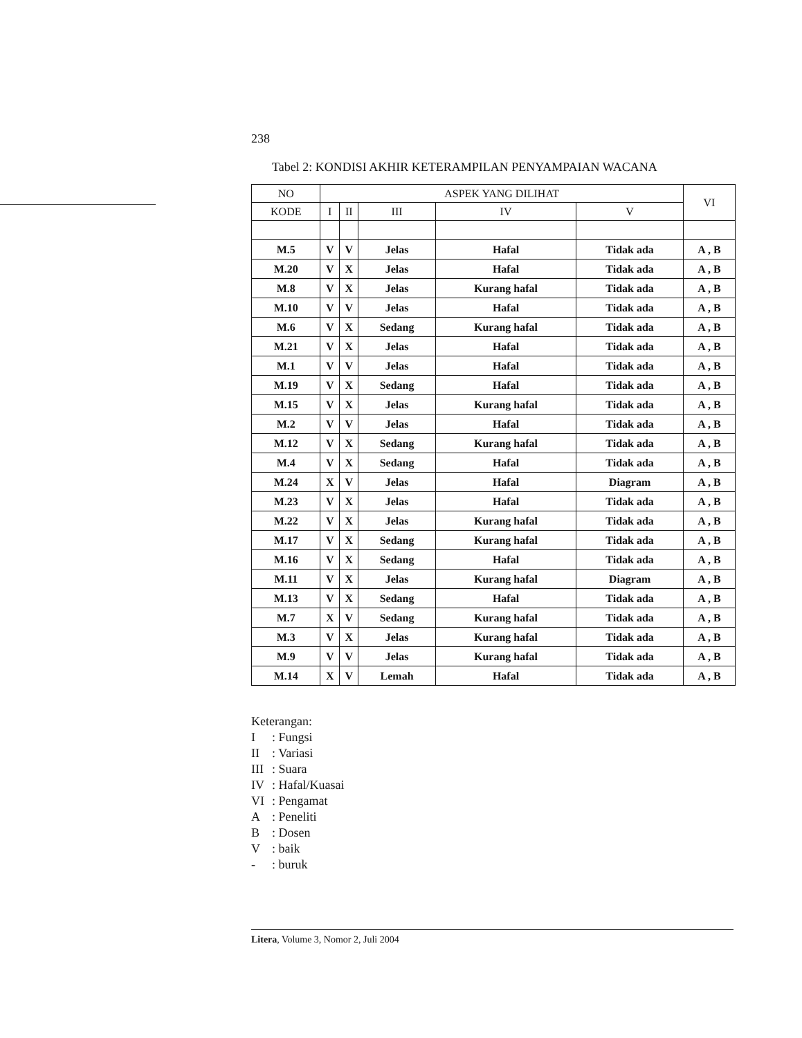238
Tabel 2: KONDISI AKHIR KETERAMPILAN PENYAMPAIAN WACANA
| NO | ASPEK YANG DILIHAT | | | | | VI |
| --- | --- | --- | --- | --- | --- | --- |
| KODE | I | II | III | IV | V | |
| M.5 | V | V | Jelas | Hafal | Tidak ada | A , B |
| M.20 | V | X | Jelas | Hafal | Tidak ada | A , B |
| M.8 | V | X | Jelas | Kurang hafal | Tidak ada | A , B |
| M.10 | V | V | Jelas | Hafal | Tidak ada | A , B |
| M.6 | V | X | Sedang | Kurang hafal | Tidak ada | A , B |
| M.21 | V | X | Jelas | Hafal | Tidak ada | A , B |
| M.1 | V | V | Jelas | Hafal | Tidak ada | A , B |
| M.19 | V | X | Sedang | Hafal | Tidak ada | A , B |
| M.15 | V | X | Jelas | Kurang hafal | Tidak ada | A , B |
| M.2 | V | V | Jelas | Hafal | Tidak ada | A , B |
| M.12 | V | X | Sedang | Kurang hafal | Tidak ada | A , B |
| M.4 | V | X | Sedang | Hafal | Tidak ada | A , B |
| M.24 | X | V | Jelas | Hafal | Diagram | A , B |
| M.23 | V | X | Jelas | Hafal | Tidak ada | A , B |
| M.22 | V | X | Jelas | Kurang hafal | Tidak ada | A , B |
| M.17 | V | X | Sedang | Kurang hafal | Tidak ada | A , B |
| M.16 | V | X | Sedang | Hafal | Tidak ada | A , B |
| M.11 | V | X | Jelas | Kurang hafal | Diagram | A , B |
| M.13 | V | X | Sedang | Hafal | Tidak ada | A , B |
| M.7 | X | V | Sedang | Kurang hafal | Tidak ada | A , B |
| M.3 | V | X | Jelas | Kurang hafal | Tidak ada | A , B |
| M.9 | V | V | Jelas | Kurang hafal | Tidak ada | A , B |
| M.14 | X | V | Lemah | Hafal | Tidak ada | A , B |
Keterangan:
I: Fungsi
II: Variasi
III: Suara
IV: Hafal/Kuasai
VI: Pengamat
A: Peneliti
B: Dosen
V: baik
-: buruk
Litera, Volume 3, Nomor 2, Juli 2004